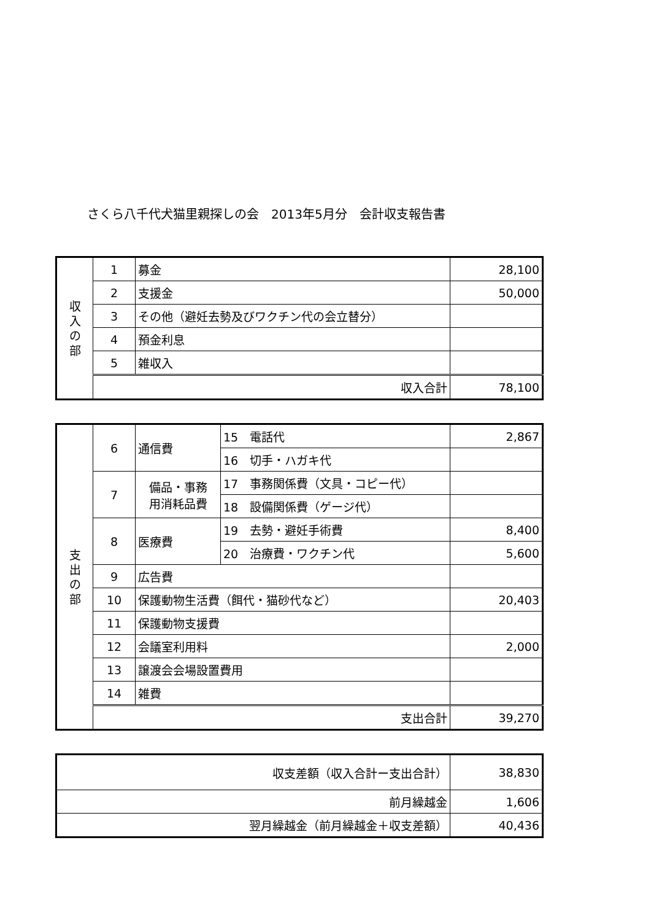さくら八千代犬猫里親探しの会　2013年5月分　会計収支報告書
| 収 入 の 部 | 1 | 募金 | 28,100 |
| | 2 | 支援金 | 50,000 |
| | 3 | その他（避妊去勢及びワクチン代の会立替分） | |
| | 4 | 預金利息 | |
| | 5 | 雑収入 | |
| | 収入合計 | | 78,100 |
| 支 出 の 部 | 6 | 通信費 | 15 電話代 | 2,867 |
| | | | 16 切手・ハガキ代 | |
| | 7 | 備品・事務 用消耗品費 | 17 事務関係費（文具・コピー代） | |
| | | | 18 設備関係費（ゲージ代） | |
| | 8 | 医療費 | 19 去勢・避妊手術費 | 8,400 |
| | | | 20 治療費・ワクチン代 | 5,600 |
| | 9 | 広告費 | | |
| | 10 | 保護動物生活費（餌代・猫砂代など） | | 20,403 |
| | 11 | 保護動物支援費 | | |
| | 12 | 会議室利用料 | | 2,000 |
| | 13 | 譲渡会会場設置費用 | | |
| | 14 | 雑費 | | |
| | 支出合計 | | | 39,270 |
| 収支差額（収入合計ー支出合計） | 38,830 |
| 前月繰越金 | 1,606 |
| 翌月繰越金（前月繰越金＋収支差額） | 40,436 |